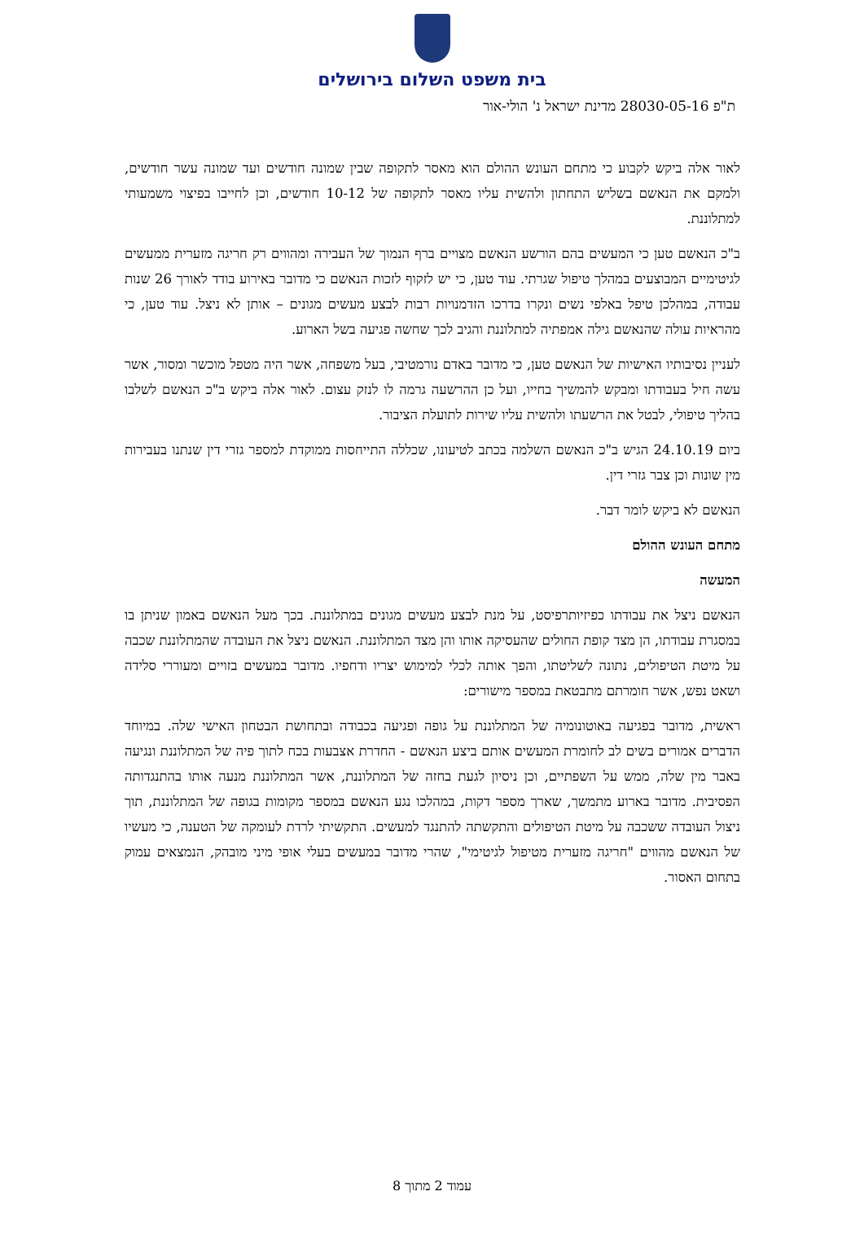בית משפט השלום בירושלים
ת"פ 28030-05-16 מדינת ישראל נ' הולי-אור
לאור אלה ביקש לקבוע כי מתחם העונש ההולם הוא מאסר לתקופה שבין שמונה חודשים ועד שמונה עשר חודשים, ולמקם את הנאשם בשליש התחתון ולהשית עליו מאסר לתקופה של 10-12 חודשים, וכן לחייבו בפיצוי משמעותי למתלוננת.
ב"כ הנאשם טען כי המעשים בהם הורשע הנאשם מצויים ברף הנמוך של העבירה ומהווים רק חריגה מזערית ממעשים לגיטימיים המבוצעים במהלך טיפול שגרתי. עוד טען, כי יש לזקוף לזכות הנאשם כי מדובר באירוע בודד לאורך 26 שנות עבודה, במהלכן טיפל באלפי נשים ונקרו בדרכו הזדמנויות רבות לבצע מעשים מגונים – אותן לא ניצל. עוד טען, כי מהראיות עולה שהנאשם גילה אמפתיה למתלוננת והגיב לכך שחשה פגיעה בשל הארוע.
לעניין נסיבותיו האישיות של הנאשם טען, כי מדובר באדם נורמטיבי, בעל משפחה, אשר היה מטפל מוכשר ומסור, אשר עשה חיל בעבודתו ומבקש להמשיך בחייו, ועל כן ההרשעה גרמה לו לנזק עצום. לאור אלה ביקש ב"כ הנאשם לשלבו בהליך טיפולי, לבטל את הרשעתו ולהשית עליו שירות לתועלת הציבור.
ביום 24.10.19 הגיש ב"כ הנאשם השלמה בכתב לטיעונו, שכללה התייחסות ממוקדת למספר גזרי דין שנתנו בעבירות מין שונות וכן צבר גזרי דין.
הנאשם לא ביקש לומר דבר.
מתחם העונש ההולם
המעשה
הנאשם ניצל את עבודתו כפיזיותרפיסט, על מנת לבצע מעשים מגונים במתלוננת. בכך מעל הנאשם באמון שניתן בו במסגרת עבודתו, הן מצד קופת החולים שהעסיקה אותו והן מצד המתלוננת. הנאשם ניצל את העובדה שהמתלוננת שכבה על מיטת הטיפולים, נתונה לשליטתו, והפך אותה לכלי למימוש יצריו ודחפיו. מדובר במעשים בזויים ומעוררי סלידה ושאט נפש, אשר חומרתם מתבטאת במספר מישורים:
ראשית, מדובר בפגיעה באוטונומיה של המתלוננת על גופה ופגיעה בכבודה ובתחושת הבטחון האישי שלה. במיוחד הדברים אמורים בשים לב לחומרת המעשים אותם ביצע הנאשם - החדרת אצבעות בכח לתוך פיה של המתלוננת ונגיעה באבר מין שלה, ממש על השפתיים, וכן ניסיון לגעת בחזה של המתלוננת, אשר המתלוננת מנעה אותו בהתנגדותה הפסיבית. מדובר בארוע מתמשך, שארך מספר דקות, במהלכו נגע הנאשם במספר מקומות בגופה של המתלוננת, תוך ניצול העובדה ששכבה על מיטת הטיפולים והתקשתה להתנגד למעשים. התקשיתי לרדת לעומקה של הטענה, כי מעשיו של הנאשם מהווים "חריגה מזערית מטיפול לגיטימי", שהרי מדובר במעשים בעלי אופי מיני מובהק, הנמצאים עמוק בתחום האסור.
עמוד 2 מתוך 8